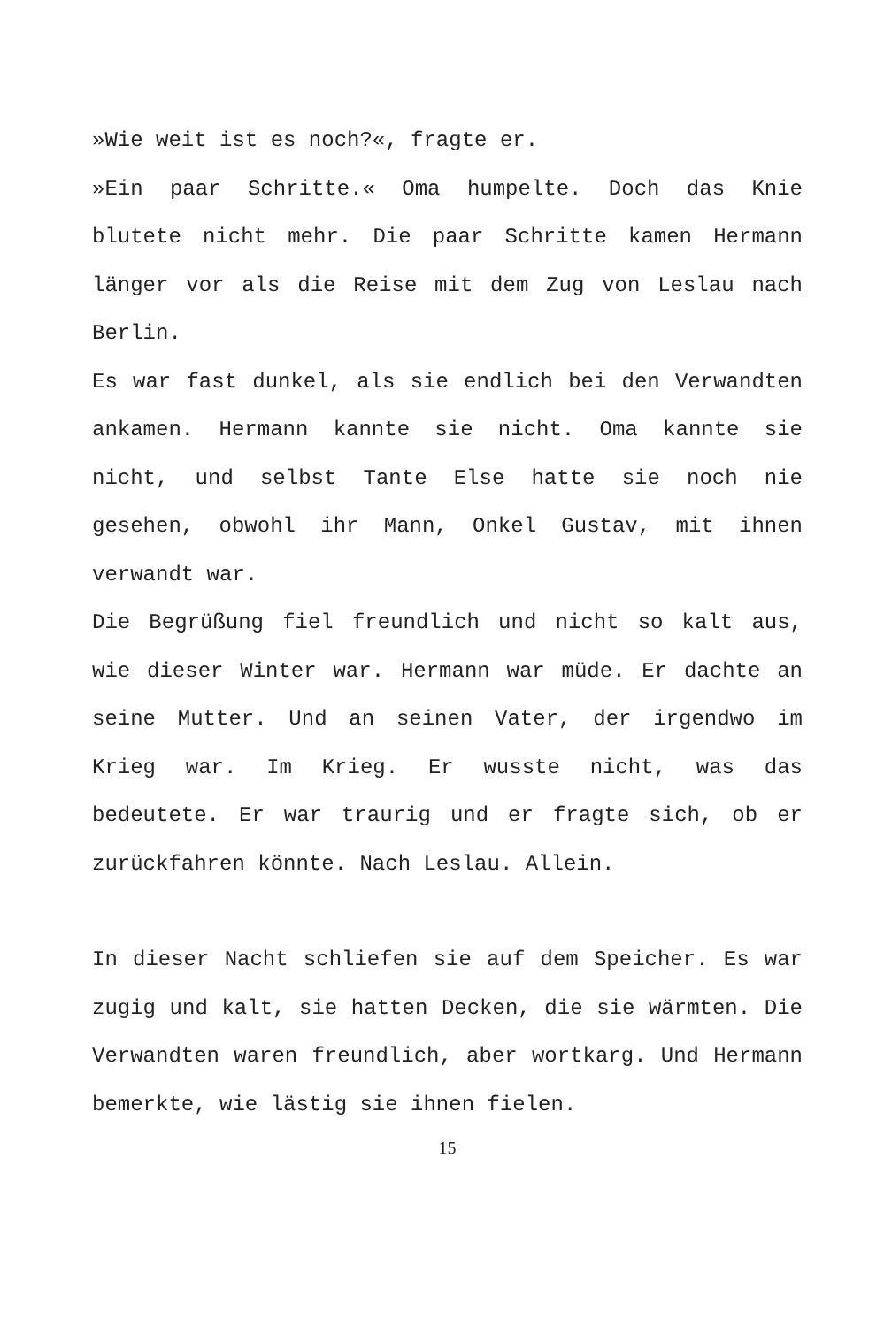»Wie weit ist es noch?«, fragte er.
»Ein paar Schritte.« Oma humpelte. Doch das Knie blutete nicht mehr. Die paar Schritte kamen Hermann länger vor als die Reise mit dem Zug von Leslau nach Berlin.
Es war fast dunkel, als sie endlich bei den Verwandten ankamen. Hermann kannte sie nicht. Oma kannte sie nicht, und selbst Tante Else hatte sie noch nie gesehen, obwohl ihr Mann, Onkel Gustav, mit ihnen verwandt war.
Die Begrüßung fiel freundlich und nicht so kalt aus, wie dieser Winter war. Hermann war müde. Er dachte an seine Mutter. Und an seinen Vater, der irgendwo im Krieg war. Im Krieg. Er wusste nicht, was das bedeutete. Er war traurig und er fragte sich, ob er zurückfahren könnte. Nach Leslau. Allein.
In dieser Nacht schliefen sie auf dem Speicher. Es war zugig und kalt, sie hatten Decken, die sie wärmten. Die Verwandten waren freundlich, aber wortkarg. Und Hermann bemerkte, wie lästig sie ihnen fielen.
15